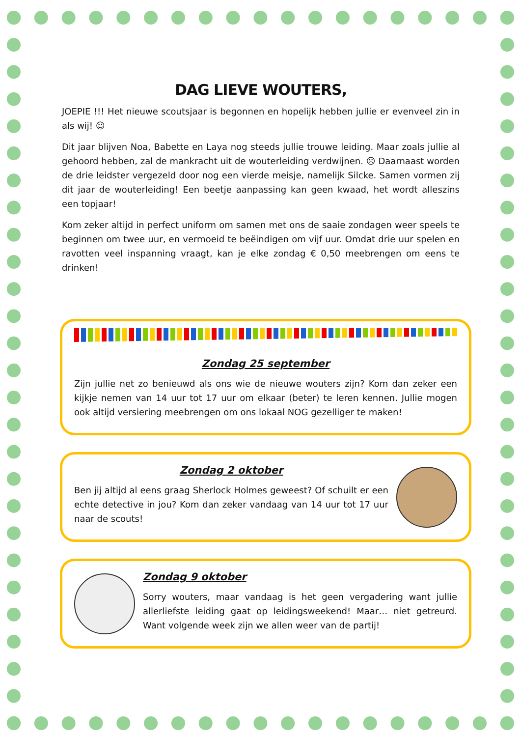DAG LIEVE WOUTERS,
JOEPIE !!! Het nieuwe scoutsjaar is begonnen en hopelijk hebben jullie er evenveel zin in als wij! ☺
Dit jaar blijven Noa, Babette en Laya nog steeds jullie trouwe leiding. Maar zoals jullie al gehoord hebben, zal de mankracht uit de wouterleiding verdwijnen. ☹ Daarnaast worden de drie leidster vergezeld door nog een vierde meisje, namelijk Silcke. Samen vormen zij dit jaar de wouterleiding! Een beetje aanpassing kan geen kwaad, het wordt alleszins een topjaar!
Kom zeker altijd in perfect uniform om samen met ons de saaie zondagen weer speels te beginnen om twee uur, en vermoeid te beëindigen om vijf uur. Omdat drie uur spelen en ravotten veel inspanning vraagt, kan je elke zondag € 0,50 meebrengen om eens te drinken!
Zondag 25 september
Zijn jullie net zo benieuwd als ons wie de nieuwe wouters zijn? Kom dan zeker een kijkje nemen van 14 uur tot 17 uur om elkaar (beter) te leren kennen. Jullie mogen ook altijd versiering meebrengen om ons lokaal NOG gezelliger te maken!
Zondag 2 oktober
Ben jij altijd al eens graag Sherlock Holmes geweest? Of schuilt er een echte detective in jou? Kom dan zeker vandaag van 14 uur tot 17 uur naar de scouts!
Zondag 9 oktober
Sorry wouters, maar vandaag is het geen vergadering want jullie allerliefste leiding gaat op leidingsweekend! Maar… niet getreurd. Want volgende week zijn we allen weer van de partij!